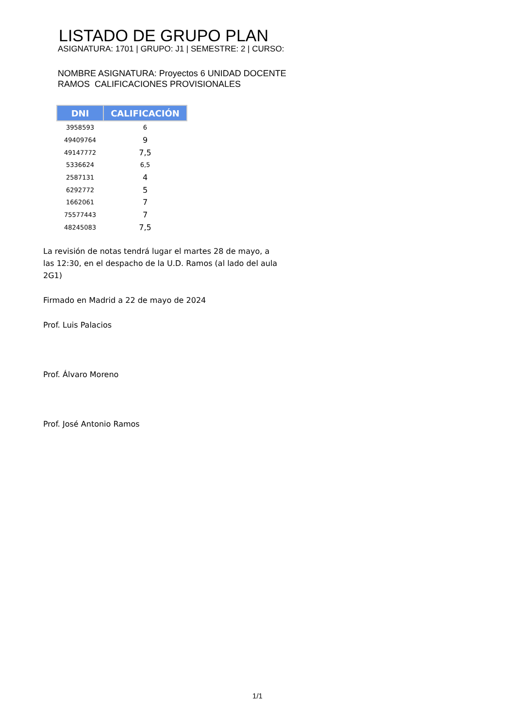LISTADO DE GRUPO PLAN
ASIGNATURA: 1701 | GRUPO: J1 | SEMESTRE: 2 | CURSO:
NOMBRE ASIGNATURA: Proyectos 6 UNIDAD DOCENTE RAMOS CALIFICACIONES PROVISIONALES
| DNI | CALIFICACIÓN |
| --- | --- |
| 3958593 | 6 |
| 49409764 | 9 |
| 49147772 | 7,5 |
| 5336624 | 6,5 |
| 2587131 | 4 |
| 6292772 | 5 |
| 1662061 | 7 |
| 75577443 | 7 |
| 48245083 | 7,5 |
La revisión de notas tendrá lugar el martes 28 de mayo, a las 12:30, en el despacho de la U.D. Ramos (al lado del aula 2G1)
Firmado en Madrid a 22 de mayo de 2024
Prof. Luis Palacios
Prof. Álvaro Moreno
Prof. José Antonio Ramos
1/1